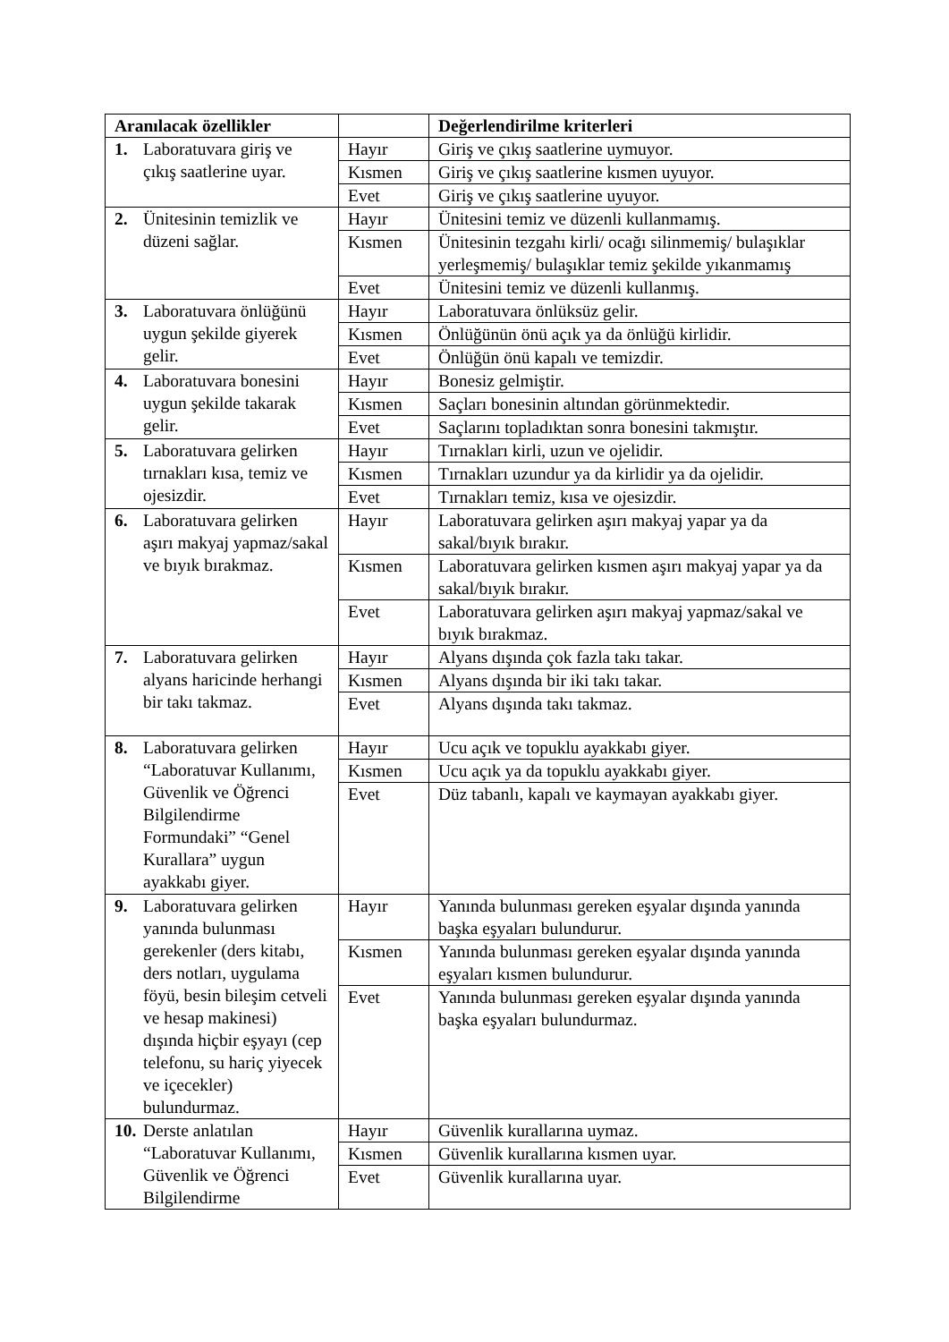| Aranılacak özellikler | | Değerlendirilme kriterleri |
| --- | --- | --- |
| 1. Laboratuvara giriş ve çıkış saatlerine uyar. | Hayır | Giriş ve çıkış saatlerine uymuyor. |
| | Kısmen | Giriş ve çıkış saatlerine kısmen uyuyor. |
| | Evet | Giriş ve çıkış saatlerine uyuyor. |
| 2. Ünitesinin temizlik ve düzeni sağlar. | Hayır | Ünitesini temiz ve düzenli kullanmamış. |
| | Kısmen | Ünitesinin tezgahı kirli/ ocağı silinmemiş/ bulaşıklar yerleşmemiş/ bulaşıklar temiz şekilde yıkanmamış |
| | Evet | Ünitesini temiz ve düzenli kullanmış. |
| 3. Laboratuvara önlüğünü uygun şekilde giyerek gelir. | Hayır | Laboratuvara önlüksüz gelir. |
| | Kısmen | Önlüğünün önü açık ya da önlüğü kirlidir. |
| | Evet | Önlüğün önü kapalı ve temizdir. |
| 4. Laboratuvara bonesini uygun şekilde takarak gelir. | Hayır | Bonesiz gelmiştir. |
| | Kısmen | Saçları bonesinin altından görünmektedir. |
| | Evet | Saçlarını topladıktan sonra bonesini takmıştır. |
| 5. Laboratuvara gelirken tırnakları kısa, temiz ve ojesizdir. | Hayır | Tırnakları kirli, uzun ve ojelidir. |
| | Kısmen | Tırnakları uzundur ya da kirlidir ya da ojelidir. |
| | Evet | Tırnakları temiz, kısa ve ojesizdir. |
| 6. Laboratuvara gelirken aşırı makyaj yapmaz/sakal ve bıyık bırakmaz. | Hayır | Laboratuvara gelirken aşırı makyaj yapar ya da sakal/bıyık bırakır. |
| | Kısmen | Laboratuvara gelirken kısmen aşırı makyaj yapar ya da sakal/bıyık bırakır. |
| | Evet | Laboratuvara gelirken aşırı makyaj yapmaz/sakal ve bıyık bırakmaz. |
| 7. Laboratuvara gelirken alyans haricinde herhangi bir takı takmaz. | Hayır | Alyans dışında çok fazla takı takar. |
| | Kısmen | Alyans dışında bir iki takı takar. |
| | Evet | Alyans dışında takı takmaz. |
| 8. Laboratuvara gelirken “Laboratuvar Kullanımı, Güvenlik ve Öğrenci Bilgilendirme Formundaki” “Genel Kurallara” uygun ayakkabı giyer. | Hayır | Ucu açık ve topuklu ayakkabı giyer. |
| | Kısmen | Ucu açık ya da topuklu ayakkabı giyer. |
| | Evet | Düz tabanlı, kapalı ve kaymayan ayakkabı giyer. |
| 9. Laboratuvara gelirken yanında bulunması gerekenler (ders kitabı, ders notları, uygulama föyü, besin bileşim cetveli ve hesap makinesi) dışında hiçbir eşyayı (cep telefonu, su hariç yiyecek ve içecekler) bulundurmaz. | Hayır | Yanında bulunması gereken eşyalar dışında yanında başka eşyaları bulundurur. |
| | Kısmen | Yanında bulunması gereken eşyalar dışında yanında eşyaları kısmen bulundurur. |
| | Evet | Yanında bulunması gereken eşyalar dışında yanında başka eşyaları bulundurmaz. |
| 10. Derste anlatılan “Laboratuvar Kullanımı, Güvenlik ve Öğrenci Bilgilendirme | Hayır | Güvenlik kurallarına uymaz. |
| | Kısmen | Güvenlik kurallarına kısmen uyar. |
| | Evet | Güvenlik kurallarına uyar. |